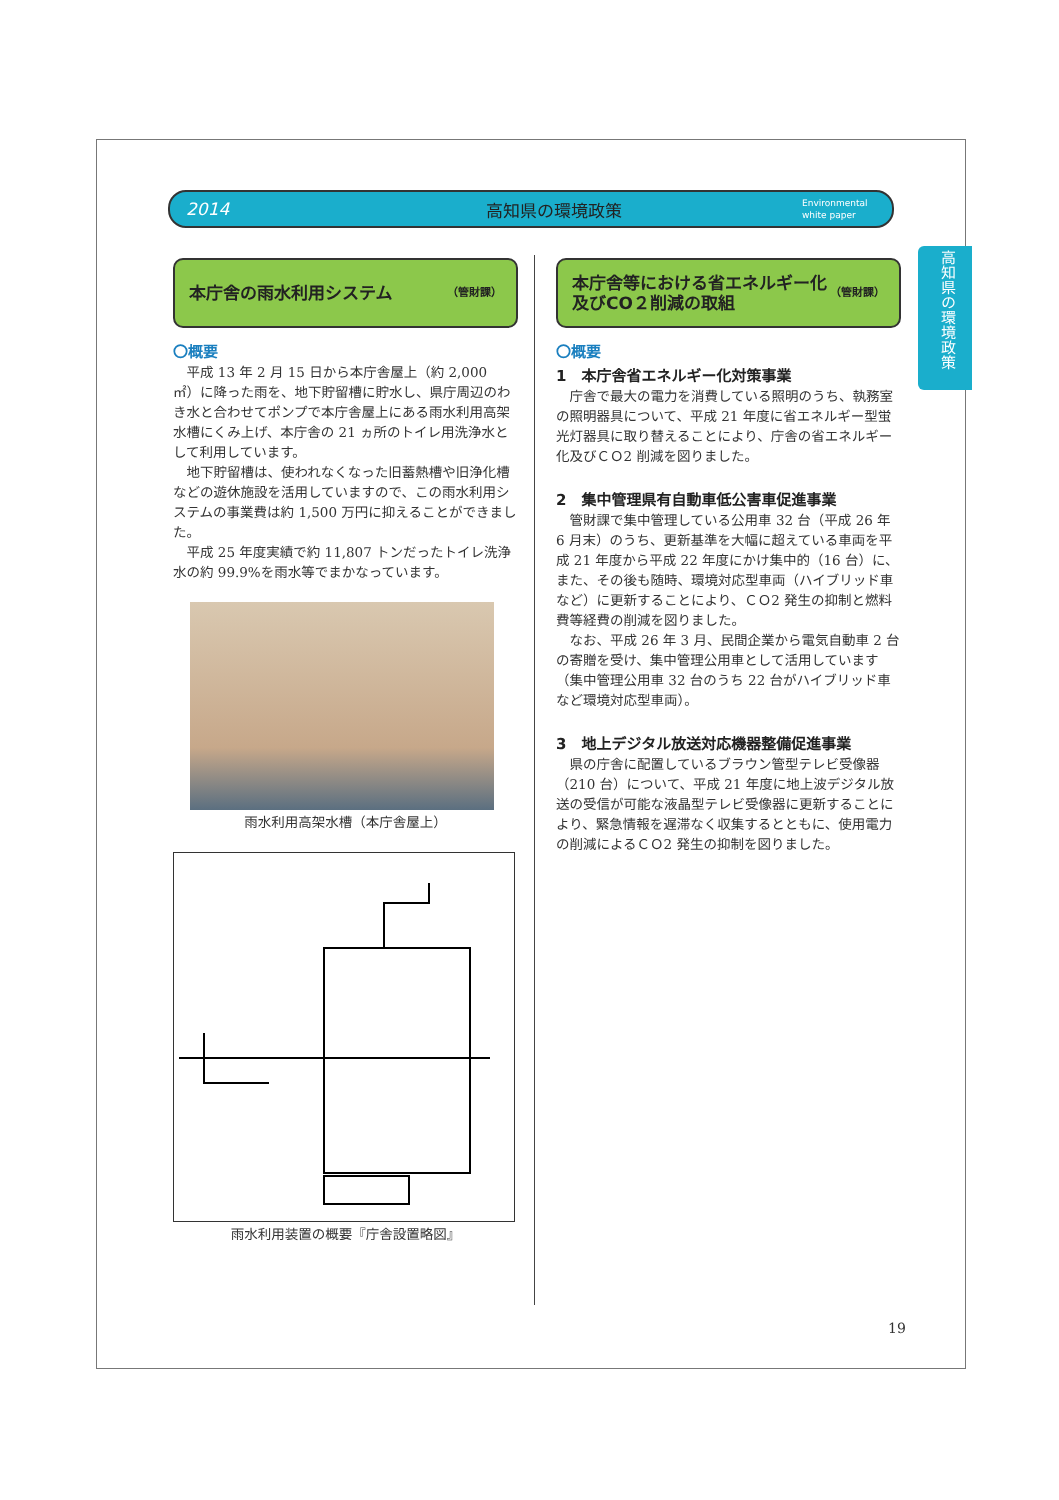2014 高知県の環境政策 Environmental white paper
高知県の環境政策
本庁舎の雨水利用システム （管財課）
〇概要
平成 13 年 2 月 15 日から本庁舎屋上（約 2,000 ㎡）に降った雨を、地下貯留槽に貯水し、県庁周辺のわき水と合わせてポンプで本庁舎屋上にある雨水利用高架水槽にくみ上げ、本庁舎の 21 ヵ所のトイレ用洗浄水として利用しています。
地下貯留槽は、使われなくなった旧蓄熱槽や旧浄化槽などの遊休施設を活用していますので、この雨水利用システムの事業費は約 1,500 万円に抑えることができました。
平成 25 年度実績で約 11,807 トンだったトイレ洗浄水の約 99.9%を雨水等でまかなっています。
雨水利用高架水槽（本庁舎屋上）
雨水利用装置の概要『庁舎設置略図』
本庁舎等における省エネルギー化
及びCO２削減の取組 （管財課）
〇概要
1　本庁舎省エネルギー化対策事業
庁舎で最大の電力を消費している照明のうち、執務室の照明器具について、平成 21 年度に省エネルギー型蛍光灯器具に取り替えることにより、庁舎の省エネルギー化及びＣＯ2 削減を図りました。
2　集中管理県有自動車低公害車促進事業
管財課で集中管理している公用車 32 台（平成 26 年 6 月末）のうち、更新基準を大幅に超えている車両を平成 21 年度から平成 22 年度にかけ集中的（16 台）に、また、その後も随時、環境対応型車両（ハイブリッド車など）に更新することにより、ＣＯ2 発生の抑制と燃料費等経費の削減を図りました。
なお、平成 26 年 3 月、民間企業から電気自動車 2 台の寄贈を受け、集中管理公用車として活用しています（集中管理公用車 32 台のうち 22 台がハイブリッド車など環境対応型車両）。
3　地上デジタル放送対応機器整備促進事業
県の庁舎に配置しているブラウン管型テレビ受像器（210 台）について、平成 21 年度に地上波デジタル放送の受信が可能な液晶型テレビ受像器に更新することにより、緊急情報を遅滞なく収集するとともに、使用電力の削減によるＣＯ2 発生の抑制を図りました。
19